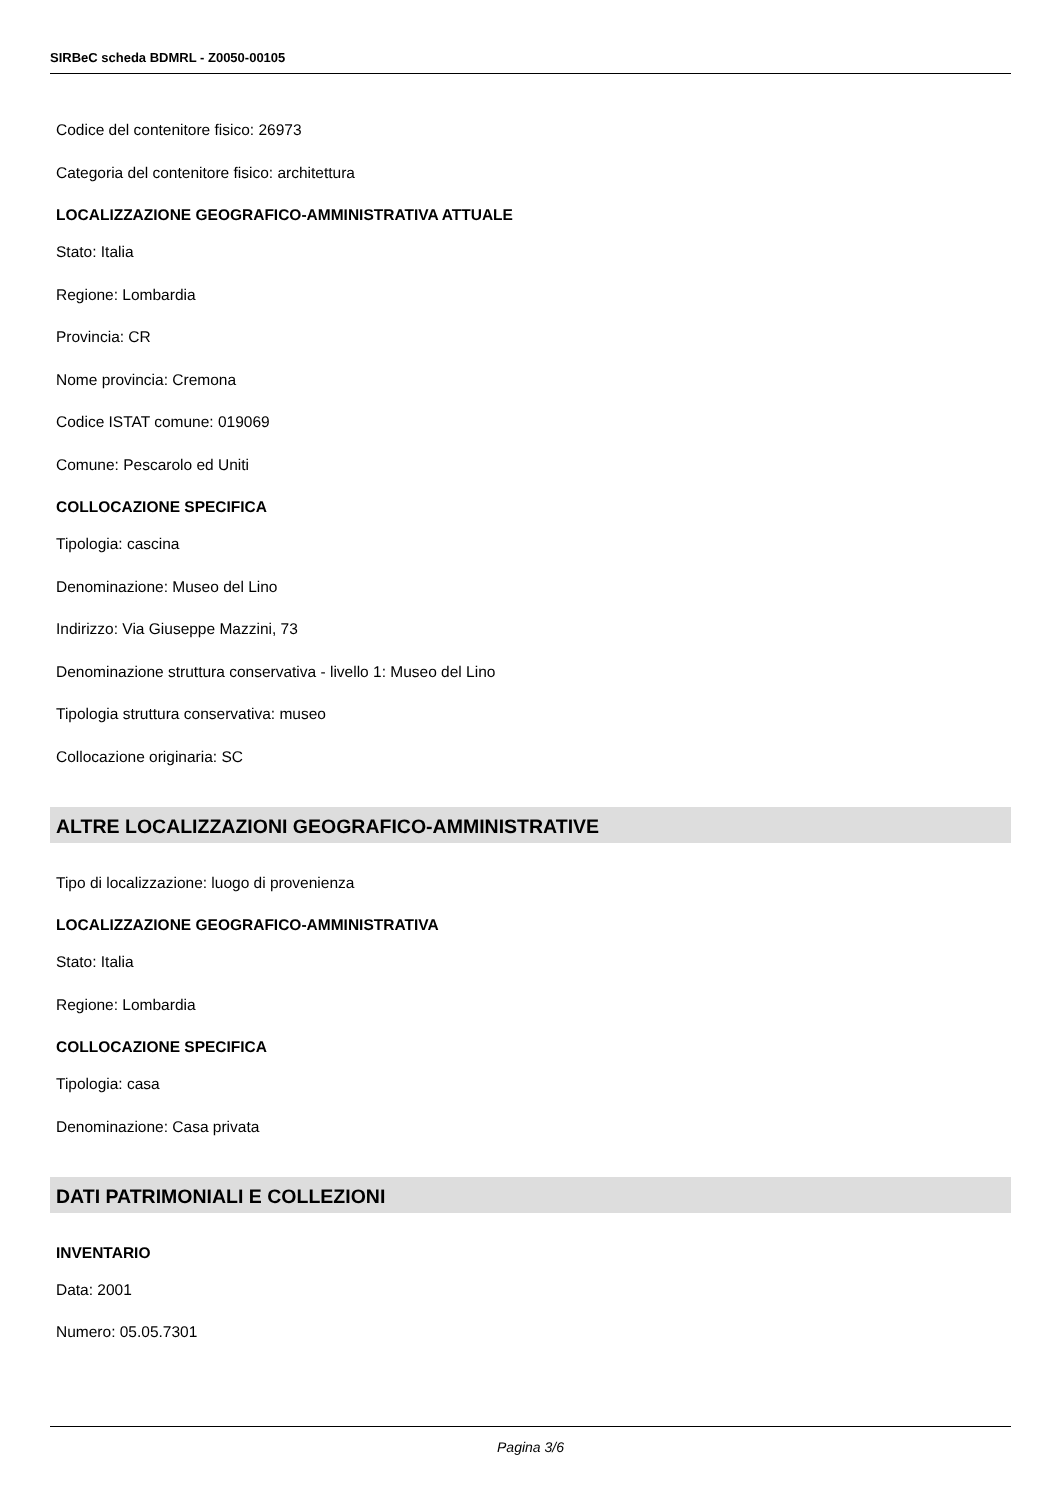SIRBeC scheda BDMRL - Z0050-00105
Codice del contenitore fisico: 26973
Categoria del contenitore fisico: architettura
LOCALIZZAZIONE GEOGRAFICO-AMMINISTRATIVA ATTUALE
Stato: Italia
Regione: Lombardia
Provincia: CR
Nome provincia: Cremona
Codice ISTAT comune: 019069
Comune: Pescarolo ed Uniti
COLLOCAZIONE SPECIFICA
Tipologia: cascina
Denominazione: Museo del Lino
Indirizzo: Via Giuseppe Mazzini, 73
Denominazione struttura conservativa - livello 1: Museo del Lino
Tipologia struttura conservativa: museo
Collocazione originaria: SC
ALTRE LOCALIZZAZIONI GEOGRAFICO-AMMINISTRATIVE
Tipo di localizzazione: luogo di provenienza
LOCALIZZAZIONE GEOGRAFICO-AMMINISTRATIVA
Stato: Italia
Regione: Lombardia
COLLOCAZIONE SPECIFICA
Tipologia: casa
Denominazione: Casa privata
DATI PATRIMONIALI E COLLEZIONI
INVENTARIO
Data: 2001
Numero: 05.05.7301
Pagina 3/6